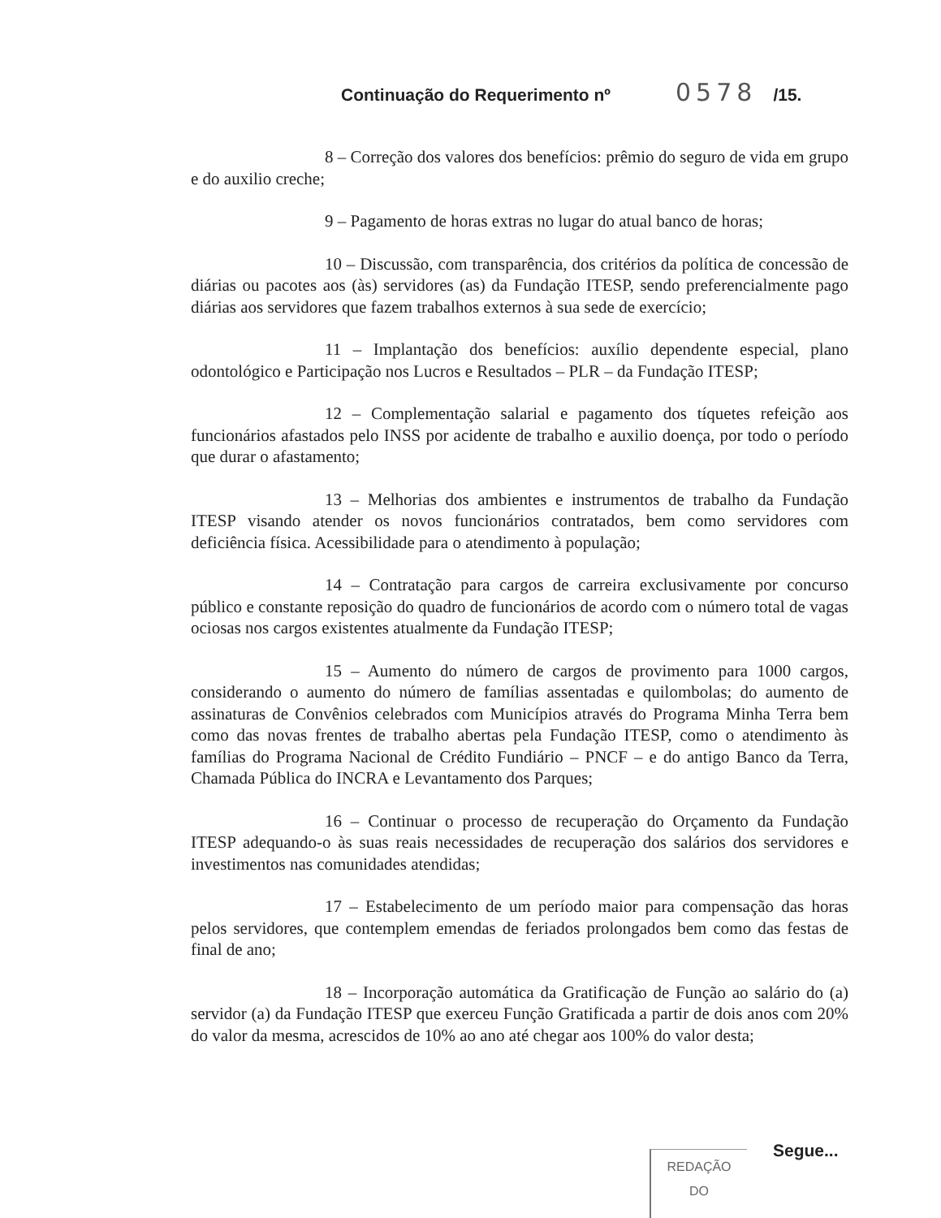Continuação do Requerimento nº 0578 /15.
8 – Correção dos valores dos benefícios: prêmio do seguro de vida em grupo e do auxilio creche;
9 – Pagamento de horas extras no lugar do atual banco de horas;
10 – Discussão, com transparência, dos critérios da política de concessão de diárias ou pacotes aos (às) servidores (as) da Fundação ITESP, sendo preferencialmente pago diárias aos servidores que fazem trabalhos externos à sua sede de exercício;
11 – Implantação dos benefícios: auxílio dependente especial, plano odontológico e Participação nos Lucros e Resultados – PLR – da Fundação ITESP;
12 – Complementação salarial e pagamento dos tíquetes refeição aos funcionários afastados pelo INSS por acidente de trabalho e auxilio doença, por todo o período que durar o afastamento;
13 – Melhorias dos ambientes e instrumentos de trabalho da Fundação ITESP visando atender os novos funcionários contratados, bem como servidores com deficiência física. Acessibilidade para o atendimento à população;
14 – Contratação para cargos de carreira exclusivamente por concurso público e constante reposição do quadro de funcionários de acordo com o número total de vagas ociosas nos cargos existentes atualmente da Fundação ITESP;
15 – Aumento do número de cargos de provimento para 1000 cargos, considerando o aumento do número de famílias assentadas e quilombolas; do aumento de assinaturas de Convênios celebrados com Municípios através do Programa Minha Terra bem como das novas frentes de trabalho abertas pela Fundação ITESP, como o atendimento às famílias do Programa Nacional de Crédito Fundiário – PNCF – e do antigo Banco da Terra, Chamada Pública do INCRA e Levantamento dos Parques;
16 – Continuar o processo de recuperação do Orçamento da Fundação ITESP adequando-o às suas reais necessidades de recuperação dos salários dos servidores e investimentos nas comunidades atendidas;
17 – Estabelecimento de um período maior para compensação das horas pelos servidores, que contemplem emendas de feriados prolongados bem como das festas de final de ano;
18 – Incorporação automática da Gratificação de Função ao salário do (a) servidor (a) da Fundação ITESP que exerceu Função Gratificada a partir de dois anos com 20% do valor da mesma, acrescidos de 10% ao ano até chegar aos 100% do valor desta;
Segue...
REDAÇÃO
DO